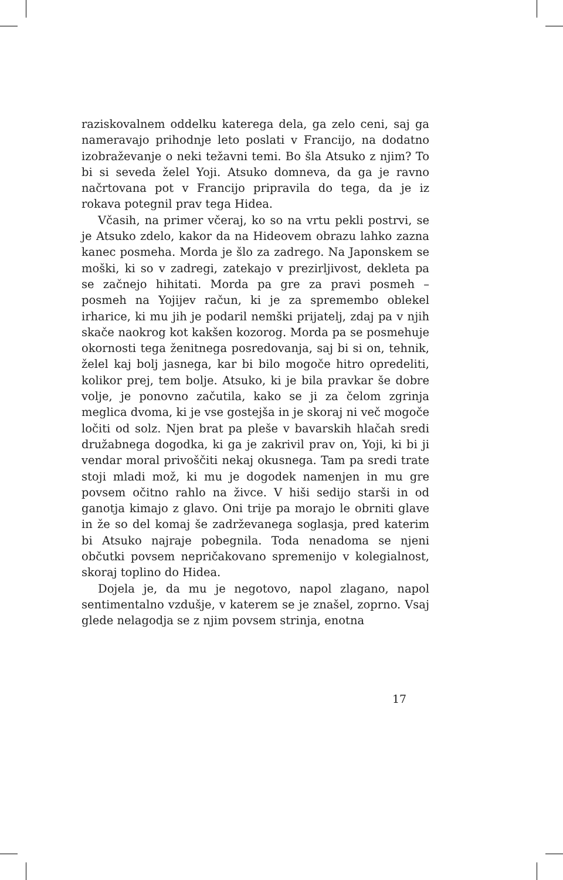raziskovalnem oddelku katerega dela, ga zelo ceni, saj ga nameravajo prihodnje leto poslati v Francijo, na dodatno izobraževanje o neki težavni temi. Bo šla Atsuko z njim? To bi si seveda želel Yoji. Atsuko domneva, da ga je ravno načrtovana pot v Francijo pripravila do tega, da je iz rokava potegnil prav tega Hidea.
Včasih, na primer včeraj, ko so na vrtu pekli postrvi, se je Atsuko zdelo, kakor da na Hideovem obrazu lahko zazna kanec posmeha. Morda je šlo za zadrego. Na Japonskem se moški, ki so v zadregi, zatekajo v prezirljivost, dekleta pa se začnejo hihitati. Morda pa gre za pravi posmeh – posmeh na Yojijev račun, ki je za spremembo oblekel irharice, ki mu jih je podaril nemški prijatelj, zdaj pa v njih skače naokrog kot kakšen kozorog. Morda pa se posmehuje okornosti tega ženitnega posredovanja, saj bi si on, tehnik, želel kaj bolj jasnega, kar bi bilo mogoče hitro opredeliti, kolikor prej, tem bolje. Atsuko, ki je bila pravkar še dobre volje, je ponovno začutila, kako se ji za čelom zgrinja meglica dvoma, ki je vse gostejša in je skoraj ni več mogoče ločiti od solz. Njen brat pa pleše v bavarskih hlačah sredi družabnega dogodka, ki ga je zakrivil prav on, Yoji, ki bi ji vendar moral privoščiti nekaj okusnega. Tam pa sredi trate stoji mladi mož, ki mu je dogodek namenjen in mu gre povsem očitno rahlo na živce. V hiši sedijo starši in od ganotja kimajo z glavo. Oni trije pa morajo le obrniti glave in že so del komaj še zadrževanega soglasja, pred katerim bi Atsuko najraje pobegnila. Toda nenadoma se njeni občutki povsem nepričakovano spremenijo v kolegialnost, skoraj toplino do Hidea.
Dojela je, da mu je negotovo, napol zlagano, napol sentimentalno vzdušje, v katerem se je znašel, zoprno. Vsaj glede nelagodja se z njim povsem strinja, enotna
17